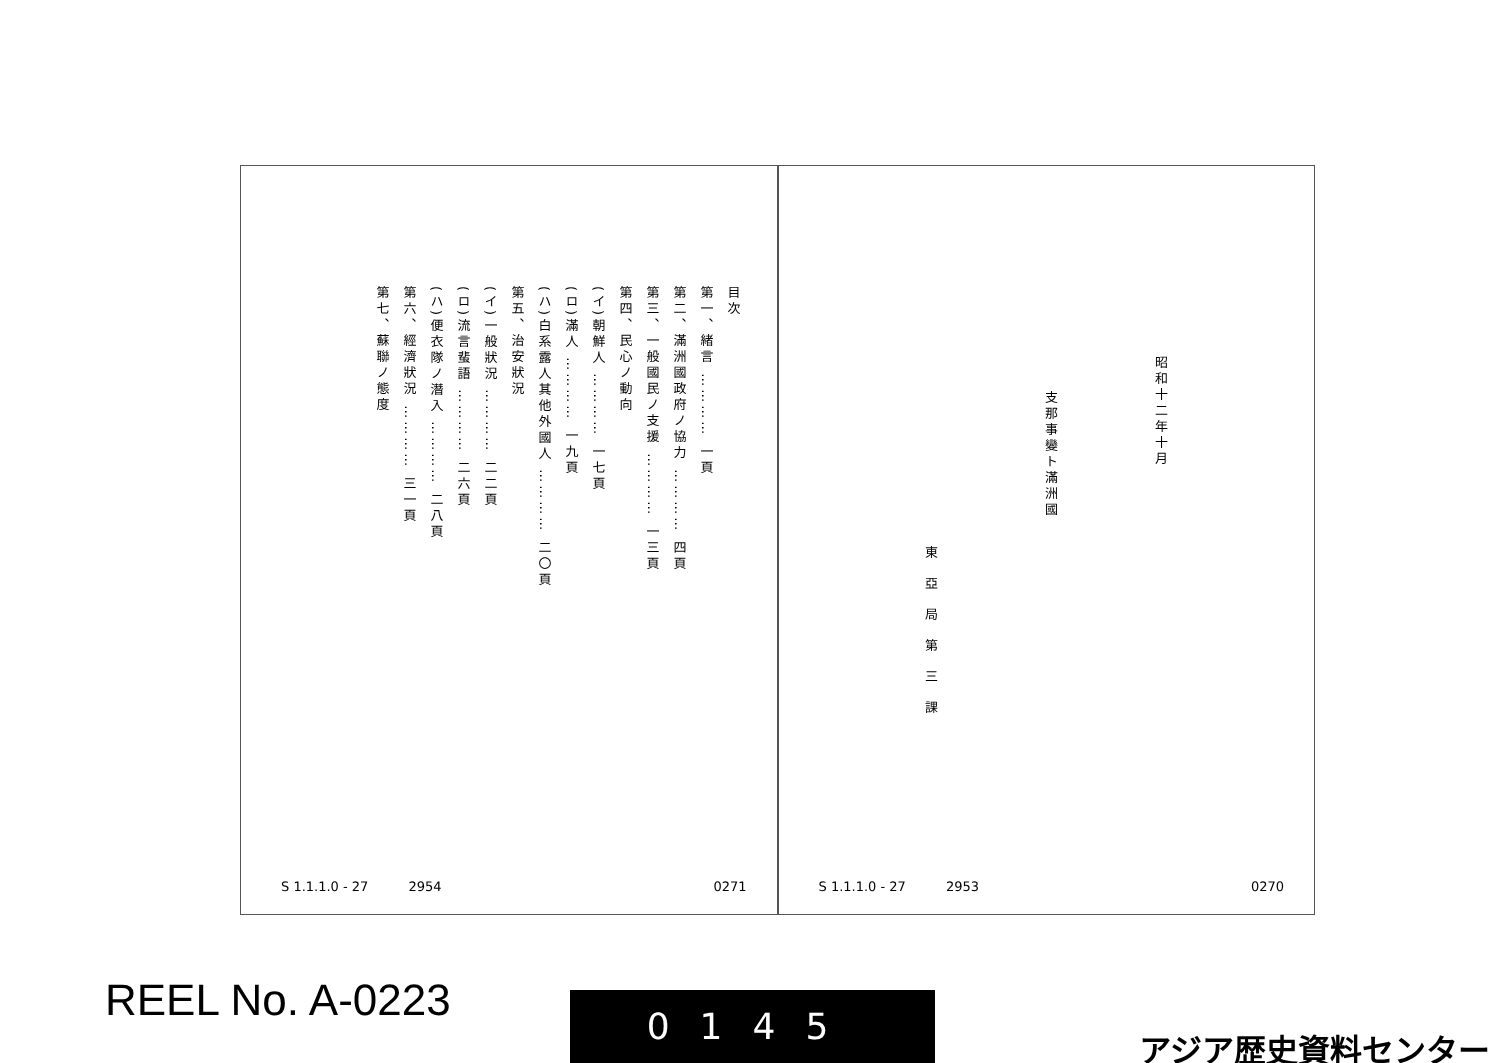昭和十二年十月
支那事變ト滿洲國
東亞局第三課
S 1.1.1.0 - 27 2953 0270
目次
第一、緒言 ………… 一頁
第二、滿洲國政府ノ協力 ………… 四頁
第三、一般國民ノ支援 ………… 一三頁
第四、民心ノ動向
(イ)朝鮮人 ………… 一七頁
(ロ)滿人 ………… 一九頁
(ハ)白系露人其他外國人 ………… 二〇頁
第五、治安狀況
(イ)一般狀況 ………… 二二頁
(ロ)流言蜚語 ………… 二六頁
(ハ)便衣隊ノ潛入 ………… 二八頁
第六、經濟狀況 ………… 三一頁
第七、蘇聯ノ態度
S 1.1.1.0 - 27 2954 0271
REEL No. A-0223 0145
アジア歴史資料センター